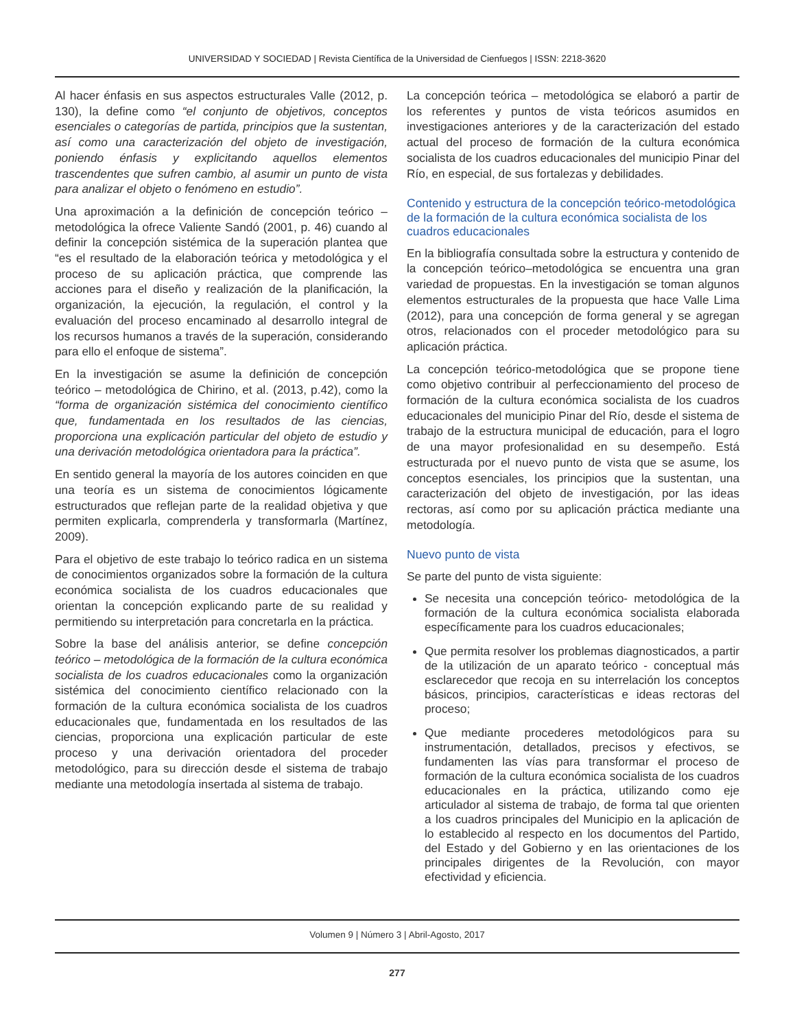UNIVERSIDAD Y SOCIEDAD | Revista Científica de la Universidad de Cienfuegos | ISSN: 2218-3620
Al hacer énfasis en sus aspectos estructurales Valle (2012, p. 130), la define como “el conjunto de objetivos, conceptos esenciales o categorías de partida, principios que la sustentan, así como una caracterización del objeto de investigación, poniendo énfasis y explicitando aquellos elementos trascendentes que sufren cambio, al asumir un punto de vista para analizar el objeto o fenómeno en estudio”.
Una aproximación a la definición de concepción teórico – metodológica la ofrece Valiente Sandó (2001, p. 46) cuando al definir la concepción sistémica de la superación plantea que “es el resultado de la elaboración teórica y metodológica y el proceso de su aplicación práctica, que comprende las acciones para el diseño y realización de la planificación, la organización, la ejecución, la regulación, el control y la evaluación del proceso encaminado al desarrollo integral de los recursos humanos a través de la superación, considerando para ello el enfoque de sistema”.
En la investigación se asume la definición de concepción teórico – metodológica de Chirino, et al. (2013, p.42), como la “forma de organización sistémica del conocimiento científico que, fundamentada en los resultados de las ciencias, proporciona una explicación particular del objeto de estudio y una derivación metodológica orientadora para la práctica”.
En sentido general la mayoría de los autores coinciden en que una teoría es un sistema de conocimientos lógicamente estructurados que reflejan parte de la realidad objetiva y que permiten explicarla, comprenderla y transformarla (Martínez, 2009).
Para el objetivo de este trabajo lo teórico radica en un sistema de conocimientos organizados sobre la formación de la cultura económica socialista de los cuadros educacionales que orientan la concepción explicando parte de su realidad y permitiendo su interpretación para concretarla en la práctica.
Sobre la base del análisis anterior, se define concepción teórico – metodológica de la formación de la cultura económica socialista de los cuadros educacionales como la organización sistémica del conocimiento científico relacionado con la formación de la cultura económica socialista de los cuadros educacionales que, fundamentada en los resultados de las ciencias, proporciona una explicación particular de este proceso y una derivación orientadora del proceder metodológico, para su dirección desde el sistema de trabajo mediante una metodología insertada al sistema de trabajo.
La concepción teórica – metodológica se elaboró a partir de los referentes y puntos de vista teóricos asumidos en investigaciones anteriores y de la caracterización del estado actual del proceso de formación de la cultura económica socialista de los cuadros educacionales del municipio Pinar del Río, en especial, de sus fortalezas y debilidades.
Contenido y estructura de la concepción teórico-metodológica de la formación de la cultura económica socialista de los cuadros educacionales
En la bibliografía consultada sobre la estructura y contenido de la concepción teórico–metodológica se encuentra una gran variedad de propuestas. En la investigación se toman algunos elementos estructurales de la propuesta que hace Valle Lima (2012), para una concepción de forma general y se agregan otros, relacionados con el proceder metodológico para su aplicación práctica.
La concepción teórico-metodológica que se propone tiene como objetivo contribuir al perfeccionamiento del proceso de formación de la cultura económica socialista de los cuadros educacionales del municipio Pinar del Río, desde el sistema de trabajo de la estructura municipal de educación, para el logro de una mayor profesionalidad en su desempeño. Está estructurada por el nuevo punto de vista que se asume, los conceptos esenciales, los principios que la sustentan, una caracterización del objeto de investigación, por las ideas rectoras, así como por su aplicación práctica mediante una metodología.
Nuevo punto de vista
Se parte del punto de vista siguiente:
Se necesita una concepción teórico- metodológica de la formación de la cultura económica socialista elaborada específicamente para los cuadros educacionales;
Que permita resolver los problemas diagnosticados, a partir de la utilización de un aparato teórico - conceptual más esclarecedor que recoja en su interrelación los conceptos básicos, principios, características e ideas rectoras del proceso;
Que mediante procederes metodológicos para su instrumentación, detallados, precisos y efectivos, se fundamenten las vías para transformar el proceso de formación de la cultura económica socialista de los cuadros educacionales en la práctica, utilizando como eje articulador al sistema de trabajo, de forma tal que orienten a los cuadros principales del Municipio en la aplicación de lo establecido al respecto en los documentos del Partido, del Estado y del Gobierno y en las orientaciones de los principales dirigentes de la Revolución, con mayor efectividad y eficiencia.
Volumen 9 | Número 3 | Abril-Agosto, 2017
277